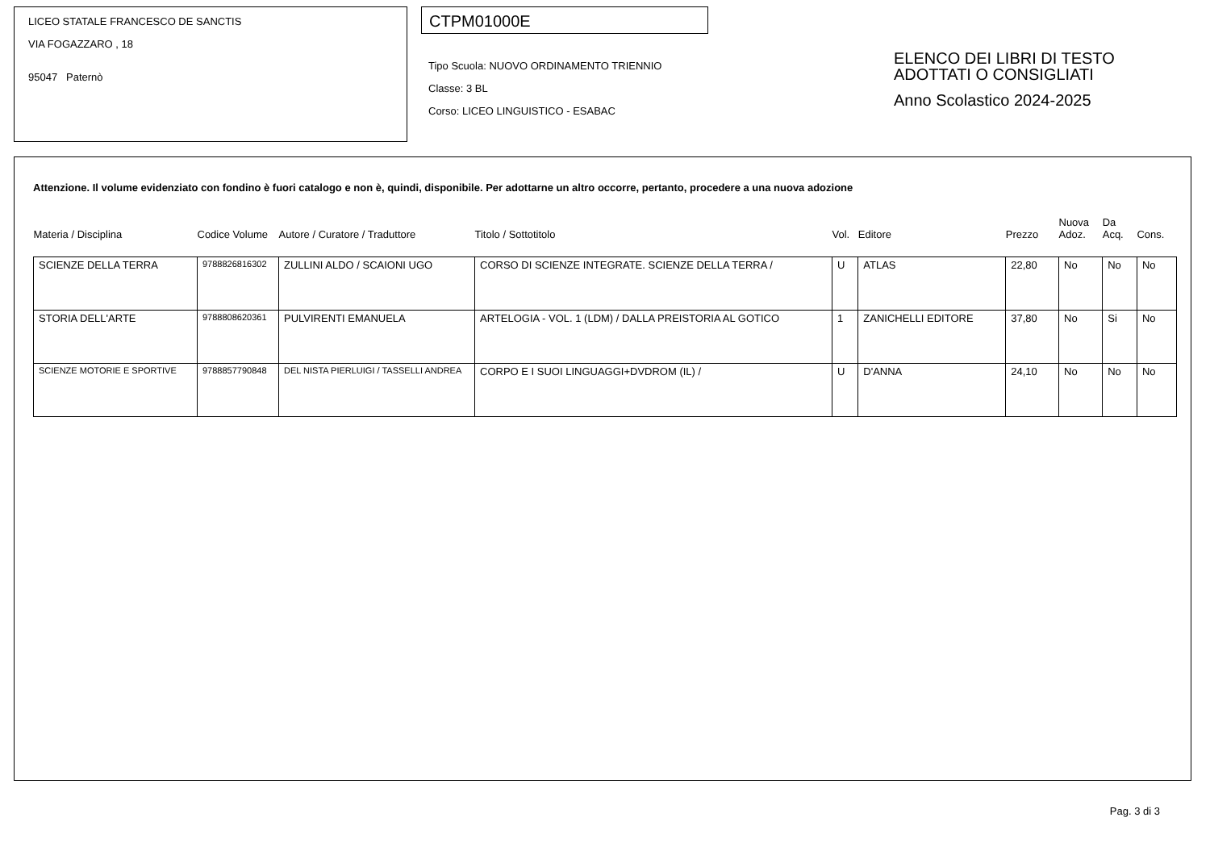LICEO STATALE FRANCESCO DE SANCTIS
VIA FOGAZZARO , 18
95047 Paternò
CTPM01000E
Tipo Scuola: NUOVO ORDINAMENTO TRIENNIO
Classe: 3 BL
Corso: LICEO LINGUISTICO - ESABAC
ELENCO DEI LIBRI DI TESTO
ADOTTATI O CONSIGLIATI
Anno Scolastico 2024-2025
Attenzione. Il volume evidenziato con fondino è fuori catalogo e non è, quindi, disponibile. Per adottarne un altro occorre, pertanto, procedere a una nuova adozione
| Materia / Disciplina | Codice Volume | Autore / Curatore / Traduttore | Titolo / Sottotitolo | Vol. | Editore | Prezzo | Nuova Adoz. | Da Acq. | Cons. |
| --- | --- | --- | --- | --- | --- | --- | --- | --- | --- |
| SCIENZE DELLA TERRA | 9788826816302 | ZULLINI ALDO / SCAIONI UGO | CORSO DI SCIENZE INTEGRATE. SCIENZE DELLA TERRA / | U | ATLAS | 22,80 | No | No | No |
| STORIA DELL'ARTE | 9788808620361 | PULVIRENTI EMANUELA | ARTELOGIA - VOL. 1 (LDM) / DALLA PREISTORIA AL GOTICO | 1 | ZANICHELLI EDITORE | 37,80 | No | Si | No |
| SCIENZE MOTORIE E SPORTIVE | 9788857790848 | DEL NISTA PIERLUIGI / TASSELLI ANDREA | CORPO E I SUOI LINGUAGGI+DVDROM (IL) / | U | D'ANNA | 24,10 | No | No | No |
Pag. 3 di 3